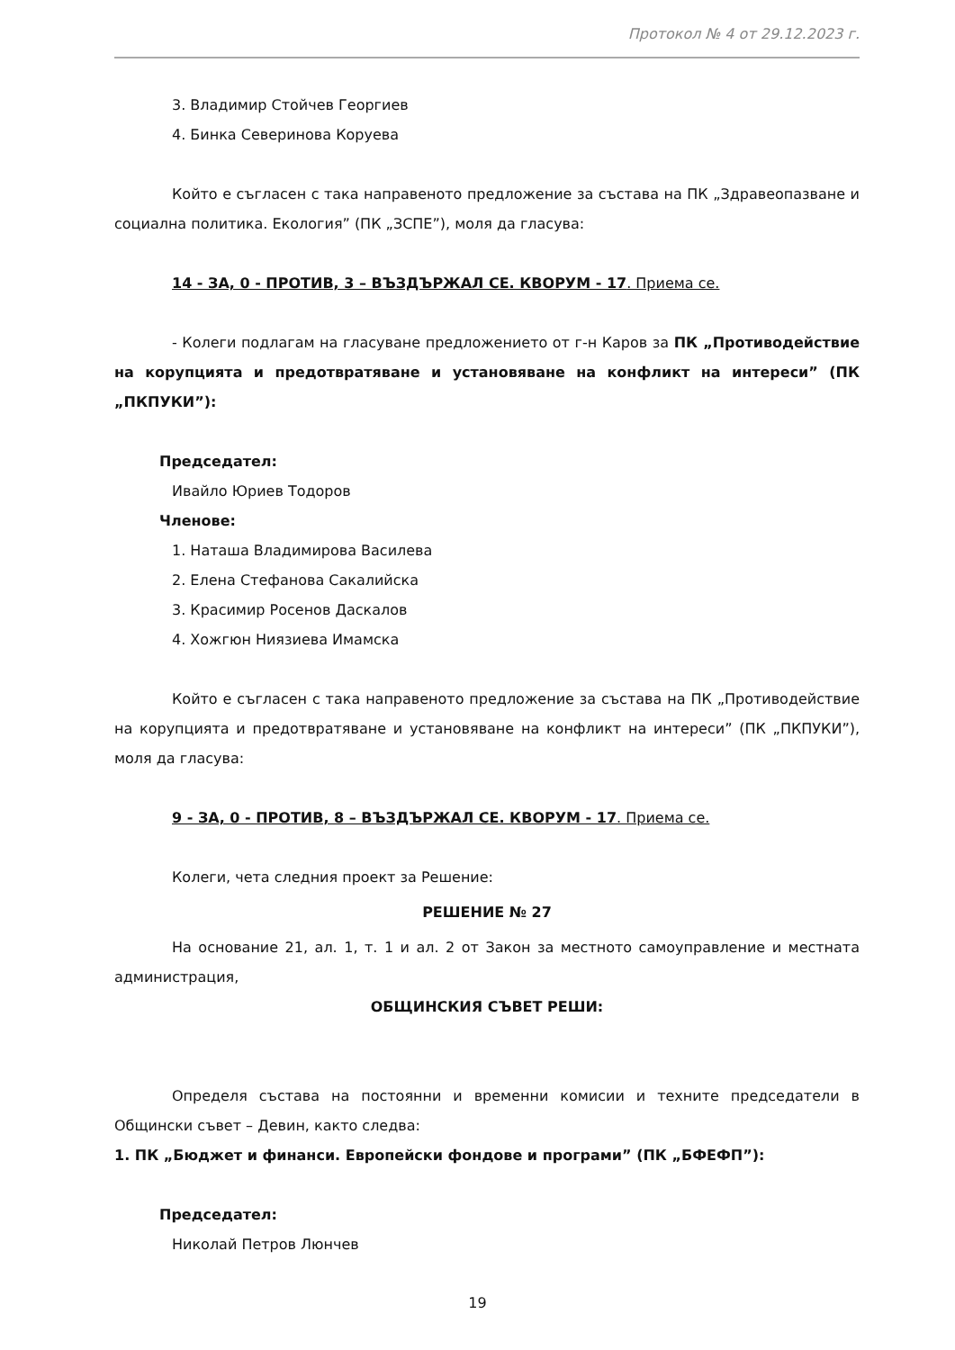Протокол № 4 от 29.12.2023 г.
3. Владимир Стойчев Георгиев
4. Бинка Северинова Коруева
Който е съгласен с така направеното предложение за състава на ПК „Здравеопазване и социална политика. Екология” (ПК „ЗСПЕ”), моля да гласува:
14 - ЗА, 0 - ПРОТИВ, 3 – ВЪЗДЪРЖАЛ СЕ. КВОРУМ - 17. Приема се.
- Колеги подлагам на гласуване предложението от г-н Каров за ПК „Противодействие на корупцията и предотвратяване и установяване на конфликт на интереси” (ПК „ПКПУКИ”):
Председател:
Ивайло Юриев Тодоров
Членове:
1. Наташа Владимирова Василева
2. Елена Стефанова Сакалийска
3. Красимир Росенов Даскалов
4. Хожгюн Ниязиева Имамска
Който е съгласен с така направеното предложение за състава на ПК „Противодействие на корупцията и предотвратяване и установяване на конфликт на интереси” (ПК „ПКПУКИ”), моля да гласува:
9 - ЗА, 0 - ПРОТИВ, 8 – ВЪЗДЪРЖАЛ СЕ. КВОРУМ - 17. Приема се.
Колеги, чета следния проект за Решение:
РЕШЕНИЕ № 27
На основание 21, ал. 1, т. 1 и ал. 2 от Закон за местното самоуправление и местната администрация,
ОБЩИНСКИЯ СЪВЕТ РЕШИ:
Определя състава на постоянни и временни комисии и техните председатели в Общински съвет – Девин, както следва:
1. ПК „Бюджет и финанси. Европейски фондове и програми” (ПК „БФЕФП”):
Председател:
Николай Петров Люнчев
19